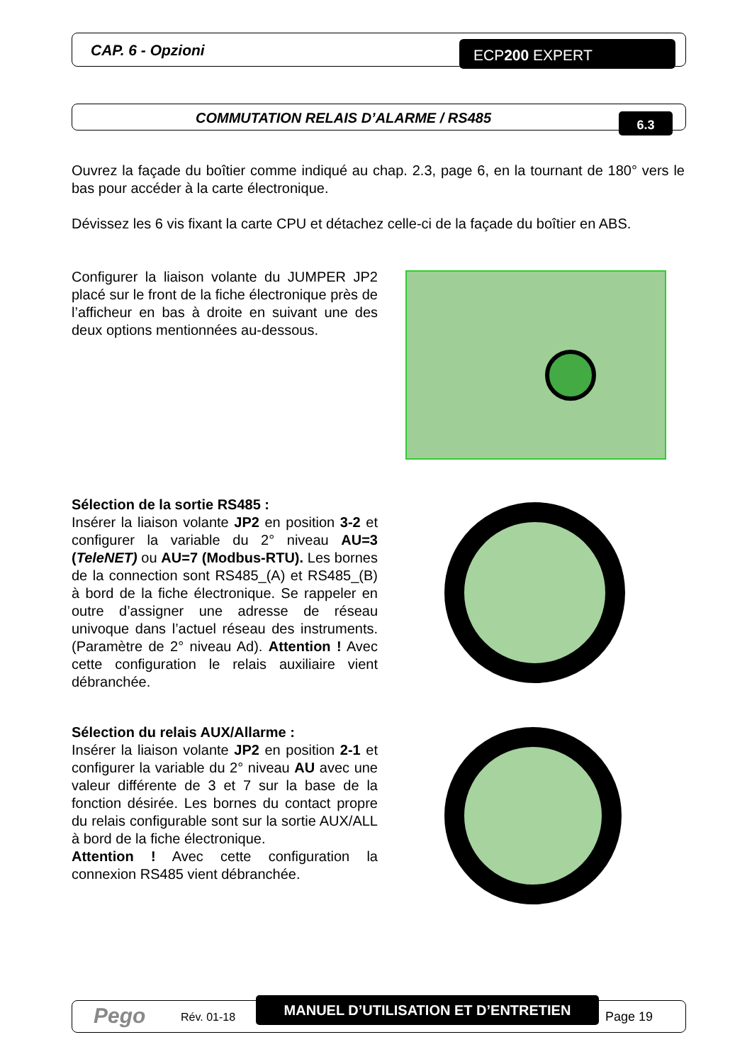CAP. 6 - Opzioni ECP200 EXPERT
COMMUTATION RELAIS D’ALARME / RS485
6.3
Ouvrez la façade du boîtier comme indiqué au chap. 2.3, page 6, en la tournant de 180° vers le bas pour accéder à la carte électronique.
Dévissez les 6 vis fixant la carte CPU et détachez celle-ci de la façade du boîtier en ABS.
Configurer la liaison volante du JUMPER JP2 placé sur le front de la fiche électronique près de l’afficheur en bas à droite en suivant une des deux options mentionnées au-dessous.
Sélection de la sortie RS485 :
Insérer la liaison volante JP2 en position 3-2 et configurer la variable du 2° niveau AU=3 (TeleNET) ou AU=7 (Modbus-RTU). Les bornes de la connection sont RS485_(A) et RS485_(B) à bord de la fiche électronique. Se rappeler en outre d’assigner une adresse de réseau univoque dans l’actuel réseau des instruments. (Paramètre de 2° niveau Ad). Attention ! Avec cette configuration le relais auxiliaire vient débranchée.
Sélection du relais AUX/Allarme :
Insérer la liaison volante JP2 en position 2-1 et configurer la variable du 2° niveau AU avec une valeur différente de 3 et 7 sur la base de la fonction désirée. Les bornes du contact propre du relais configurable sont sur la sortie AUX/ALL à bord de la fiche électronique.
Attention ! Avec cette configuration la connexion RS485 vient débranchée.
Pego Rév. 01-18
MANUEL D’UTILISATION ET D’ENTRETIEN
Page 19